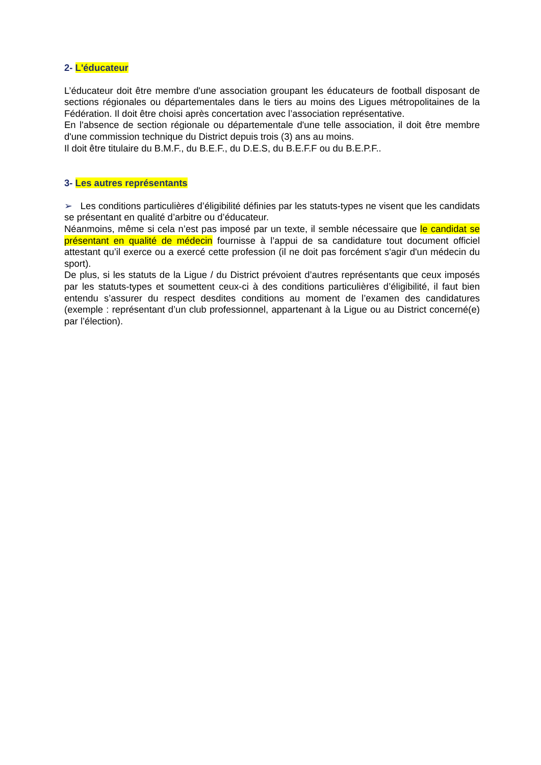2- L'éducateur
L’éducateur doit être membre d'une association groupant les éducateurs de football disposant de sections régionales ou départementales dans le tiers au moins des Ligues métropolitaines de la Fédération. Il doit être choisi après concertation avec l’association représentative.
En l'absence de section régionale ou départementale d'une telle association, il doit être membre d'une commission technique du District depuis trois (3) ans au moins.
Il doit être titulaire du B.M.F., du B.E.F., du D.E.S, du B.E.F.F ou du B.E.P.F..
3- Les autres représentants
➢ Les conditions particulières d’éligibilité définies par les statuts-types ne visent que les candidats se présentant en qualité d’arbitre ou d’éducateur.
Néanmoins, même si cela n’est pas imposé par un texte, il semble nécessaire que le candidat se présentant en qualité de médecin fournisse à l’appui de sa candidature tout document officiel attestant qu’il exerce ou a exercé cette profession (il ne doit pas forcément s'agir d'un médecin du sport).
De plus, si les statuts de la Ligue / du District prévoient d’autres représentants que ceux imposés par les statuts-types et soumettent ceux-ci à des conditions particulières d’éligibilité, il faut bien entendu s’assurer du respect desdites conditions au moment de l’examen des candidatures (exemple : représentant d’un club professionnel, appartenant à la Ligue ou au District concerné(e) par l’élection).